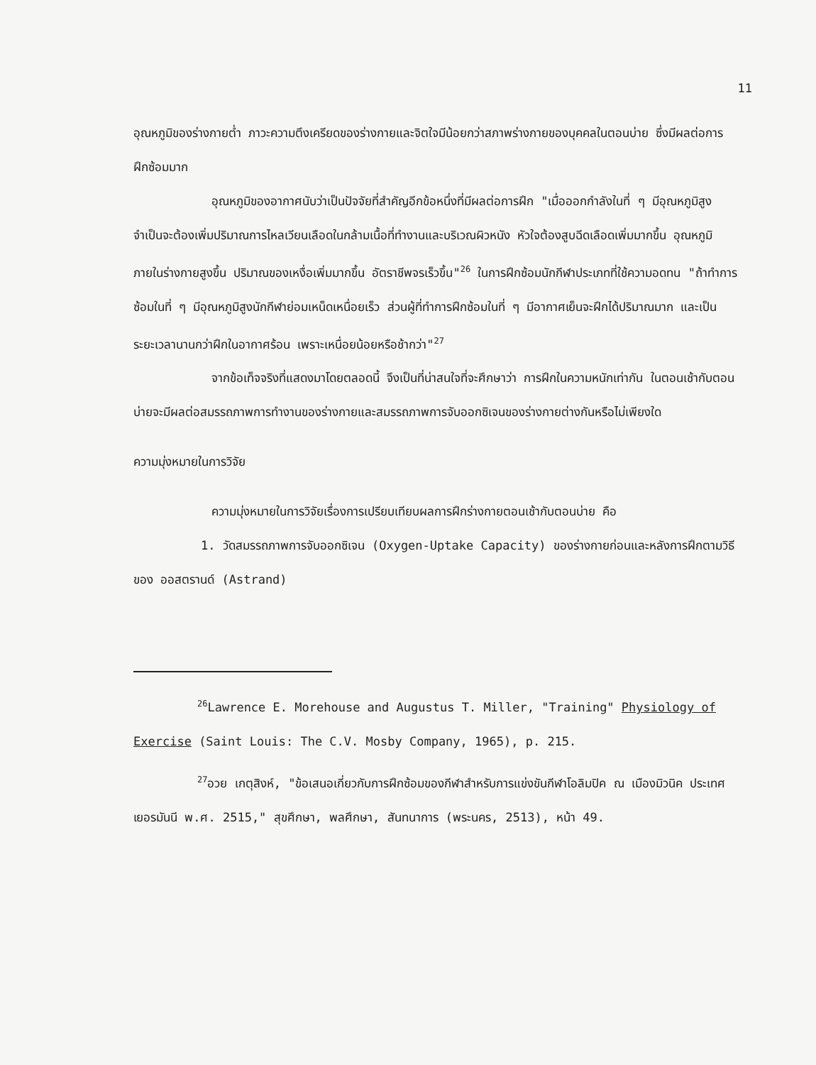11
อุณหภูมิของร่างกายต่ำ ภาวะความตึงเครียดของร่างกายและจิตใจมีน้อยกว่าสภาพร่างกายของบุคคลในตอนบ่าย ซึ่งมีผลต่อการฝึกซ้อมมาก
อุณหภูมิของอากาศนับว่าเป็นปัจจัยที่สำคัญอีกข้อหนึ่งที่มีผลต่อการฝึก "เมื่อออกกำลังในที่ ๆ มีอุณหภูมิสูงจำเป็นจะต้องเพิ่มปริมาณการไหลเวียนเลือดในกล้ามเนื้อที่ทำงานและบริเวณผิวหนัง หัวใจต้องสูบฉีดเลือดเพิ่มมากขึ้น อุณหภูมิภายในร่างกายสูงขึ้น ปริมาณของเหงื่อเพิ่มมากขึ้น อัตราชีพจรเร็วขึ้น"<sup>26</sup> ในการฝึกซ้อมนักกีฬาประเภทที่ใช้ความอดทน "ถ้าทำการซ้อมในที่ ๆ มีอุณหภูมิสูงนักกีฬาย่อมเหน็ดเหนื่อยเร็ว ส่วนผู้ที่ทำการฝึกซ้อมในที่ ๆ มีอากาศเย็นจะฝึกได้ปริมาณมาก และเป็นระยะเวลานานกว่าฝึกในอากาศร้อน เพราะเหนื่อยน้อยหรือช้ากว่า"<sup>27</sup>
จากข้อเท็จจริงที่แสดงมาโดยตลอดนี้ จึงเป็นที่น่าสนใจที่จะศึกษาว่า การฝึกในความหนักเท่ากัน ในตอนเช้ากับตอนบ่ายจะมีผลต่อสมรรถภาพการทำงานของร่างกายและสมรรถภาพการจับออกซิเจนของร่างกายต่างกันหรือไม่เพียงใด
ความมุ่งหมายในการวิจัย
ความมุ่งหมายในการวิจัยเรื่องการเปรียบเทียบผลการฝึกร่างกายตอนเช้ากับตอนบ่าย คือ
1. วัดสมรรถภาพการจับออกซิเจน (Oxygen-Uptake Capacity) ของร่างกายก่อนและหลังการฝึกตามวิธีของ ออสตรานด์ (Astrand)
<sup>26</sup> Lawrence E. Morehouse and Augustus T. Miller, "Training" Physiology of Exercise (Saint Louis: The C.V. Mosby Company, 1965), p. 215.
<sup>27</sup> อวย เกตุสิงห์, "ข้อเสนอเกี่ยวกับการฝึกซ้อมของกีฬาสำหรับการแข่งขันกีฬาโอลิมปิค ณ เมืองมิวนิค ประเทศเยอรมันนี พ.ศ. 2515," สุขศึกษา, พลศึกษา, สันทนาการ (พระนคร, 2513), หน้า 49.